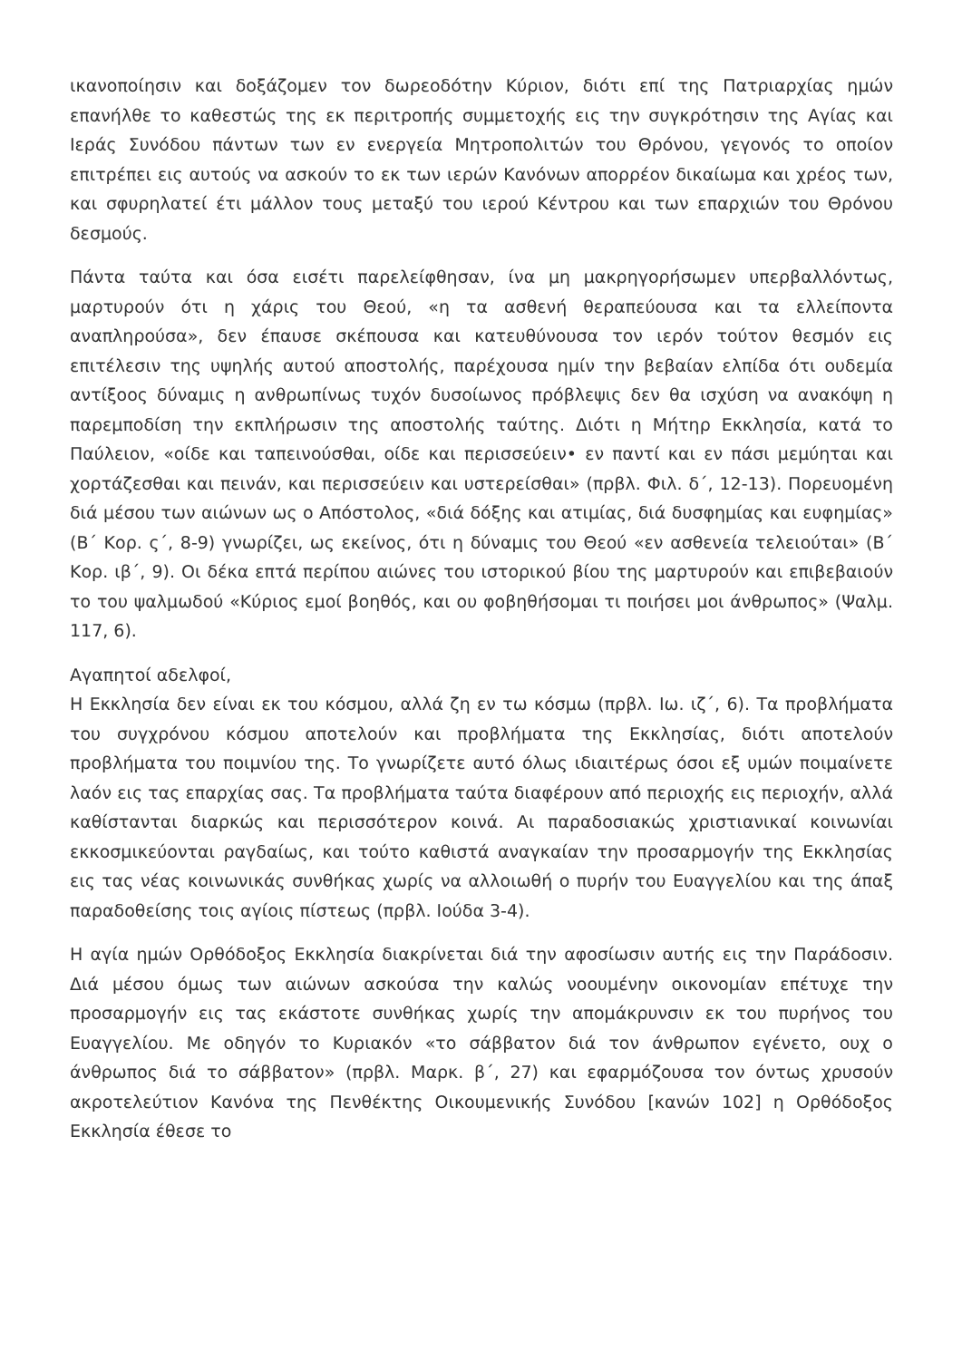ικανοποίησιν και δοξάζομεν τον δωρεοδότην Κύριον, διότι επί της Πατριαρχίας ημών επανήλθε το καθεστώς της εκ περιτροπής συμμετοχής εις την συγκρότησιν της Αγίας και Ιεράς Συνόδου πάντων των εν ενεργεία Μητροπολιτών του Θρόνου, γεγονός το οποίον επιτρέπει εις αυτούς να ασκούν το εκ των ιερών Κανόνων απορρέον δικαίωμα και χρέος των, και σφυρηλατεί έτι μάλλον τους μεταξύ του ιερού Κέντρου και των επαρχιών του Θρόνου δεσμούς.
Πάντα ταύτα και όσα εισέτι παρελείφθησαν, ίνα μη μακρηγορήσωμεν υπερβαλλόντως, μαρτυρούν ότι η χάρις του Θεού, «η τα ασθενή θεραπεύουσα και τα ελλείποντα αναπληρούσα», δεν έπαυσε σκέπουσα και κατευθύνουσα τον ιερόν τούτον θεσμόν εις επιτέλεσιν της υψηλής αυτού αποστολής, παρέχουσα ημίν την βεβαίαν ελπίδα ότι ουδεμία αντίξοος δύναμις η ανθρωπίνως τυχόν δυσοίωνος πρόβλεψις δεν θα ισχύση να ανακόψη η παρεμποδίση την εκπλήρωσιν της αποστολής ταύτης. Διότι η Μήτηρ Εκκλησία, κατά το Παύλειον, «οίδε και ταπεινούσθαι, οίδε και περισσεύειν• εν παντί και εν πάσι μεμύηται και χορτάζεσθαι και πεινάν, και περισσεύειν και υστερείσθαι» (πρβλ. Φιλ. δ΄, 12-13). Πορευομένη διά μέσου των αιώνων ως ο Απόστολος, «διά δόξης και ατιμίας, διά δυσφημίας και ευφημίας» (Β΄ Κορ. ς΄, 8-9) γνωρίζει, ως εκείνος, ότι η δύναμις του Θεού «εν ασθενεία τελειούται» (Β΄ Κορ. ιβ΄, 9). Οι δέκα επτά περίπου αιώνες του ιστορικού βίου της μαρτυρούν και επιβεβαιούν το του ψαλμωδού «Κύριος εμοί βοηθός, και ου φοβηθήσομαι τι ποιήσει μοι άνθρωπος» (Ψαλμ. 117, 6).
Αγαπητοί αδελφοί,
Η Εκκλησία δεν είναι εκ του κόσμου, αλλά ζη εν τω κόσμω (πρβλ. Ιω. ιζ΄, 6). Τα προβλήματα του συγχρόνου κόσμου αποτελούν και προβλήματα της Εκκλησίας, διότι αποτελούν προβλήματα του ποιμνίου της. Το γνωρίζετε αυτό όλως ιδιαιτέρως όσοι εξ υμών ποιμαίνετε λαόν εις τας επαρχίας σας. Τα προβλήματα ταύτα διαφέρουν από περιοχής εις περιοχήν, αλλά καθίστανται διαρκώς και περισσότερον κοινά. Αι παραδοσιακώς χριστιανικαί κοινωνίαι εκκοσμικεύονται ραγδαίως, και τούτο καθιστά αναγκαίαν την προσαρμογήν της Εκκλησίας εις τας νέας κοινωνικάς συνθήκας χωρίς να αλλοιωθή ο πυρήν του Ευαγγελίου και της άπαξ παραδοθείσης τοις αγίοις πίστεως (πρβλ. Ιούδα 3-4).
Η αγία ημών Ορθόδοξος Εκκλησία διακρίνεται διά την αφοσίωσιν αυτής εις την Παράδοσιν. Διά μέσου όμως των αιώνων ασκούσα την καλώς νοουμένην οικονομίαν επέτυχε την προσαρμογήν εις τας εκάστοτε συνθήκας χωρίς την απομάκρυνσιν εκ του πυρήνος του Ευαγγελίου. Με οδηγόν το Κυριακόν «το σάββατον διά τον άνθρωπον εγένετο, ουχ ο άνθρωπος διά το σάββατον» (πρβλ. Μαρκ. β΄, 27) και εφαρμόζουσα τον όντως χρυσούν ακροτελεύτιον Κανόνα της Πενθέκτης Οικουμενικής Συνόδου [κανών 102] η Ορθόδοξος Εκκλησία έθεσε το